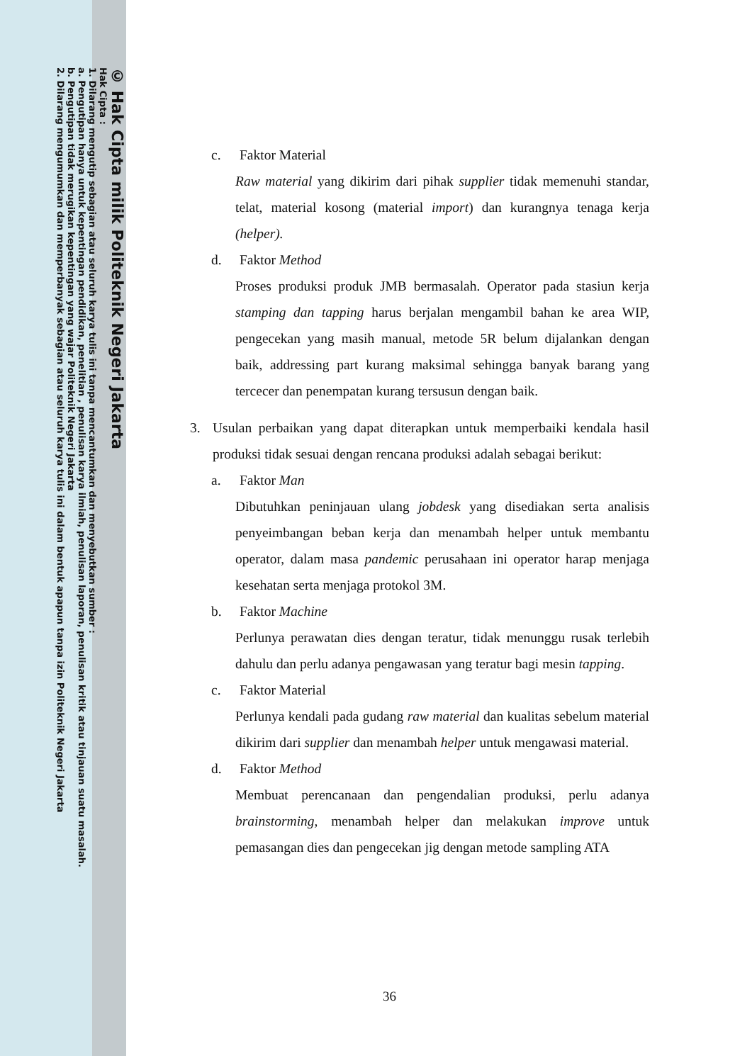© Hak Cipta milik Politeknik Negeri Jakarta
Hak Cipta :
1. Dilarang mengutip sebagian atau seluruh karya tulis ini tanpa mencantumkan dan menyebutkan sumber :
a. Pengutipan hanya untuk kepentingan pendidikan, penelitian , penulisan karya ilmiah, penulisan laporan, penulisan kritik atau tinjauan suatu masalah.
b. Pengutipan tidak merugikan kepentingan yang wajar Politeknik Negeri Jakarta
2. Dilarang mengumumkan dan memperbanyak sebagian atau seluruh karya tulis ini dalam bentuk apapun tanpa izin Politeknik Negeri Jakarta
c. Faktor Material
Raw material yang dikirim dari pihak supplier tidak memenuhi standar, telat, material kosong (material import) dan kurangnya tenaga kerja (helper).
d. Faktor Method
Proses produksi produk JMB bermasalah. Operator pada stasiun kerja stamping dan tapping harus berjalan mengambil bahan ke area WIP, pengecekan yang masih manual, metode 5R belum dijalankan dengan baik, addressing part kurang maksimal sehingga banyak barang yang tercecer dan penempatan kurang tersusun dengan baik.
3. Usulan perbaikan yang dapat diterapkan untuk memperbaiki kendala hasil produksi tidak sesuai dengan rencana produksi adalah sebagai berikut:
a. Faktor Man
Dibutuhkan peninjauan ulang jobdesk yang disediakan serta analisis penyeimbangan beban kerja dan menambah helper untuk membantu operator, dalam masa pandemic perusahaan ini operator harap menjaga kesehatan serta menjaga protokol 3M.
b. Faktor Machine
Perlunya perawatan dies dengan teratur, tidak menunggu rusak terlebih dahulu dan perlu adanya pengawasan yang teratur bagi mesin tapping.
c. Faktor Material
Perlunya kendali pada gudang raw material dan kualitas sebelum material dikirim dari supplier dan menambah helper untuk mengawasi material.
d. Faktor Method
Membuat perencanaan dan pengendalian produksi, perlu adanya brainstorming, menambah helper dan melakukan improve untuk pemasangan dies dan pengecekan jig dengan metode sampling ATA
36